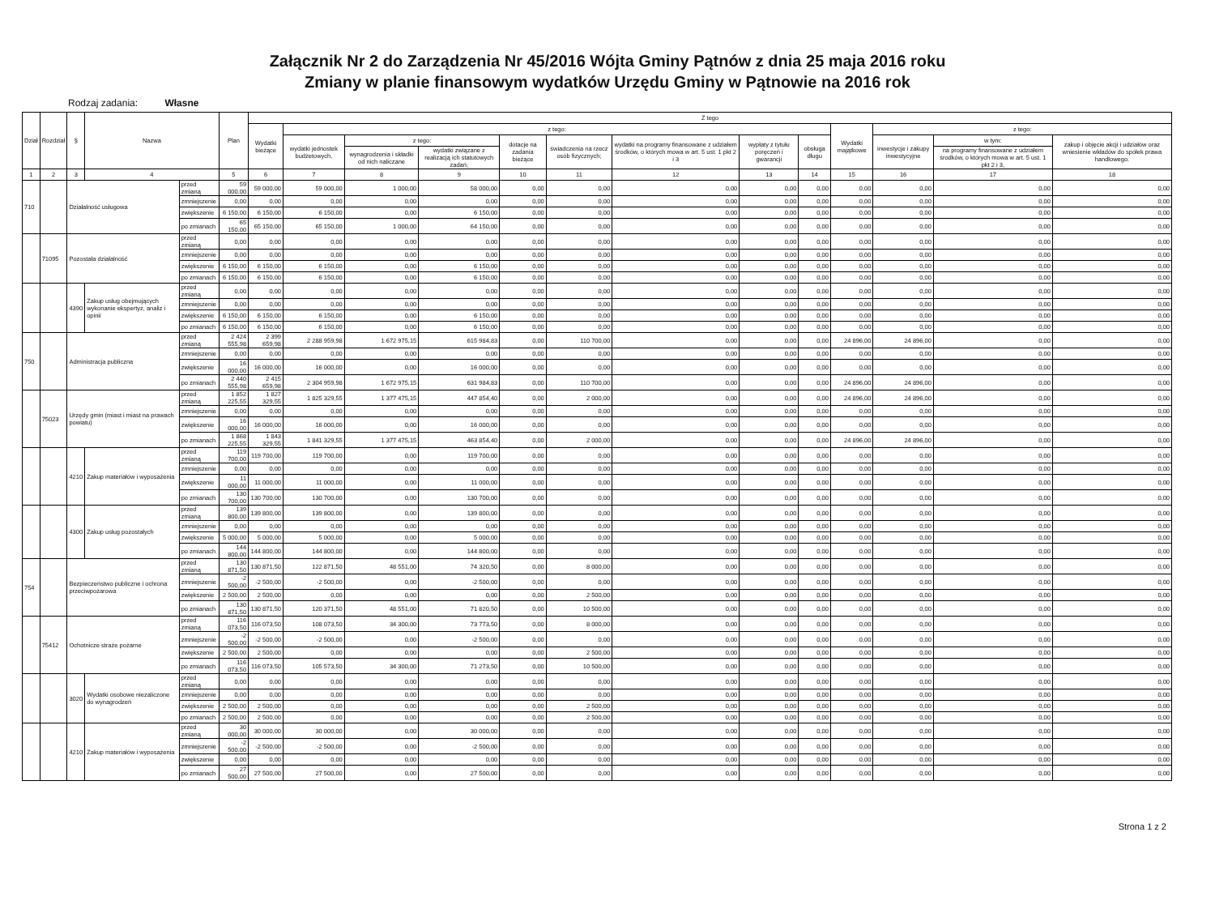Załącznik Nr 2 do Zarządzenia Nr 45/2016 Wójta Gminy Pątnów z dnia 25 maja 2016 roku
Zmiany w planie finansowym wydatków Urzędu Gminy w Pątnowie na 2016 rok
Rodzaj zadania: Własne
| Dział | Rozdział | § | Nazwa | | Plan | Z tego | | | | | | | | | | | | |
| --- | --- | --- | --- | --- | --- | --- | --- | --- | --- | --- | --- | --- | --- | --- | --- | --- | --- | --- |
| | | | | | | Wydatki bieżące | z tego: | | | | | | | | Wydatki majątkowe | z tego: | | |
| | | | | | | | wydatki jednostek budżetowych, | z tego: | | dotacje na zadania bieżące | świadczenia na rzecz osób fizycznych; | wydatki na programy finansowane z udziałem środków, o których mowa w art. 5 ust. 1 pkt 2 i 3 | wypłaty z tytułu poręczeń i gwarancji | obsługa długu | | inwestycje i zakupy inwestycyjne | w tym: | zakup i objęcie akcji i udziałów oraz wniesienie wkładów do spółek prawa handlowego. |
| | | | | | | | | wynagrodzenia i składki od nich naliczane | wydatki związane z realizacją ich statutowych zadań; | | | | | | | | na programy finansowane z udziałem środków, o których mowa w art. 5 ust. 1 pkt 2 i 3, | |
| 1 | 2 | 3 | 4 | | 5 | 6 | 7 | 8 | 9 | 10 | 11 | 12 | 13 | 14 | 15 | 16 | 17 | 18 |
| 710 | | Działalność usługowa | | przed zmianą | 59 000,00 | 59 000,00 | 59 000,00 | 1 000,00 | 58 000,00 | 0,00 | 0,00 | 0,00 | 0,00 | 0,00 | 0,00 | 0,00 | 0,00 | 0,00 |
| | | | | zmniejszenie | 0,00 | 0,00 | 0,00 | 0,00 | 0,00 | 0,00 | 0,00 | 0,00 | 0,00 | 0,00 | 0,00 | 0,00 | 0,00 | 0,00 |
| | | | | zwiększenie | 6 150,00 | 6 150,00 | 6 150,00 | 0,00 | 6 150,00 | 0,00 | 0,00 | 0,00 | 0,00 | 0,00 | 0,00 | 0,00 | 0,00 | 0,00 |
| | | | | po zmianach | 65 150,00 | 65 150,00 | 65 150,00 | 1 000,00 | 64 150,00 | 0,00 | 0,00 | 0,00 | 0,00 | 0,00 | 0,00 | 0,00 | 0,00 | 0,00 |
| | 71095 | Pozostała działalność | | przed zmianą | 0,00 | 0,00 | 0,00 | 0,00 | 0,00 | 0,00 | 0,00 | 0,00 | 0,00 | 0,00 | 0,00 | 0,00 | 0,00 | 0,00 |
| | | | | zmniejszenie | 0,00 | 0,00 | 0,00 | 0,00 | 0,00 | 0,00 | 0,00 | 0,00 | 0,00 | 0,00 | 0,00 | 0,00 | 0,00 | 0,00 |
| | | | | zwiększenie | 6 150,00 | 6 150,00 | 6 150,00 | 0,00 | 6 150,00 | 0,00 | 0,00 | 0,00 | 0,00 | 0,00 | 0,00 | 0,00 | 0,00 | 0,00 |
| | | | | po zmianach | 6 150,00 | 6 150,00 | 6 150,00 | 0,00 | 6 150,00 | 0,00 | 0,00 | 0,00 | 0,00 | 0,00 | 0,00 | 0,00 | 0,00 | 0,00 |
| | | 4390 | Zakup usług obejmujących wykonanie ekspertyz, analiz i opinii | przed zmianą | 0,00 | 0,00 | 0,00 | 0,00 | 0,00 | 0,00 | 0,00 | 0,00 | 0,00 | 0,00 | 0,00 | 0,00 | 0,00 | 0,00 |
| | | | | zmniejszenie | 0,00 | 0,00 | 0,00 | 0,00 | 0,00 | 0,00 | 0,00 | 0,00 | 0,00 | 0,00 | 0,00 | 0,00 | 0,00 | 0,00 |
| | | | | zwiększenie | 6 150,00 | 6 150,00 | 6 150,00 | 0,00 | 6 150,00 | 0,00 | 0,00 | 0,00 | 0,00 | 0,00 | 0,00 | 0,00 | 0,00 | 0,00 |
| | | | | po zmianach | 6 150,00 | 6 150,00 | 6 150,00 | 0,00 | 6 150,00 | 0,00 | 0,00 | 0,00 | 0,00 | 0,00 | 0,00 | 0,00 | 0,00 | 0,00 |
| 750 | | Administracja publiczna | | przed zmianą | 2 424 555,98 | 2 399 659,98 | 2 288 959,98 | 1 672 975,15 | 615 984,83 | 0,00 | 110 700,00 | 0,00 | 0,00 | 0,00 | 24 896,00 | 24 896,00 | 0,00 | 0,00 |
| | | | | zmniejszenie | 0,00 | 0,00 | 0,00 | 0,00 | 0,00 | 0,00 | 0,00 | 0,00 | 0,00 | 0,00 | 0,00 | 0,00 | 0,00 | 0,00 |
| | | | | zwiększenie | 16 000,00 | 16 000,00 | 16 000,00 | 0,00 | 16 000,00 | 0,00 | 0,00 | 0,00 | 0,00 | 0,00 | 0,00 | 0,00 | 0,00 | 0,00 |
| | | | | po zmianach | 2 440 555,98 | 2 415 659,98 | 2 304 959,98 | 1 672 975,15 | 631 984,83 | 0,00 | 110 700,00 | 0,00 | 0,00 | 0,00 | 24 896,00 | 24 896,00 | 0,00 | 0,00 |
| | 75023 | Urzędy gmin (miast i miast na prawach powiatu) | | przed zmianą | 1 852 225,55 | 1 827 329,55 | 1 825 329,55 | 1 377 475,15 | 447 854,40 | 0,00 | 2 000,00 | 0,00 | 0,00 | 0,00 | 24 896,00 | 24 896,00 | 0,00 | 0,00 |
| | | | | zmniejszenie | 0,00 | 0,00 | 0,00 | 0,00 | 0,00 | 0,00 | 0,00 | 0,00 | 0,00 | 0,00 | 0,00 | 0,00 | 0,00 | 0,00 |
| | | | | zwiększenie | 16 000,00 | 16 000,00 | 16 000,00 | 0,00 | 16 000,00 | 0,00 | 0,00 | 0,00 | 0,00 | 0,00 | 0,00 | 0,00 | 0,00 | 0,00 |
| | | | | po zmianach | 1 868 225,55 | 1 843 329,55 | 1 841 329,55 | 1 377 475,15 | 463 854,40 | 0,00 | 2 000,00 | 0,00 | 0,00 | 0,00 | 24 896,00 | 24 896,00 | 0,00 | 0,00 |
| | | 4210 | Zakup materiałów i wyposażenia | przed zmianą | 119 700,00 | 119 700,00 | 119 700,00 | 0,00 | 119 700,00 | 0,00 | 0,00 | 0,00 | 0,00 | 0,00 | 0,00 | 0,00 | 0,00 | 0,00 |
| | | | | zmniejszenie | 0,00 | 0,00 | 0,00 | 0,00 | 0,00 | 0,00 | 0,00 | 0,00 | 0,00 | 0,00 | 0,00 | 0,00 | 0,00 | 0,00 |
| | | | | zwiększenie | 11 000,00 | 11 000,00 | 11 000,00 | 0,00 | 11 000,00 | 0,00 | 0,00 | 0,00 | 0,00 | 0,00 | 0,00 | 0,00 | 0,00 | 0,00 |
| | | | | po zmianach | 130 700,00 | 130 700,00 | 130 700,00 | 0,00 | 130 700,00 | 0,00 | 0,00 | 0,00 | 0,00 | 0,00 | 0,00 | 0,00 | 0,00 | 0,00 |
| | | 4300 | Zakup usług pozostałych | przed zmianą | 139 800,00 | 139 800,00 | 139 800,00 | 0,00 | 139 800,00 | 0,00 | 0,00 | 0,00 | 0,00 | 0,00 | 0,00 | 0,00 | 0,00 | 0,00 |
| | | | | zmniejszenie | 0,00 | 0,00 | 0,00 | 0,00 | 0,00 | 0,00 | 0,00 | 0,00 | 0,00 | 0,00 | 0,00 | 0,00 | 0,00 | 0,00 |
| | | | | zwiększenie | 5 000,00 | 5 000,00 | 5 000,00 | 0,00 | 5 000,00 | 0,00 | 0,00 | 0,00 | 0,00 | 0,00 | 0,00 | 0,00 | 0,00 | 0,00 |
| | | | | po zmianach | 144 800,00 | 144 800,00 | 144 800,00 | 0,00 | 144 800,00 | 0,00 | 0,00 | 0,00 | 0,00 | 0,00 | 0,00 | 0,00 | 0,00 | 0,00 |
| 754 | | Bezpieczeństwo publiczne i ochrona przeciwpożarowa | | przed zmianą | 130 871,50 | 130 871,50 | 122 871,50 | 48 551,00 | 74 320,50 | 0,00 | 8 000,00 | 0,00 | 0,00 | 0,00 | 0,00 | 0,00 | 0,00 | 0,00 |
| | | | | zmniejszenie | -2 500,00 | -2 500,00 | -2 500,00 | 0,00 | -2 500,00 | 0,00 | 0,00 | 0,00 | 0,00 | 0,00 | 0,00 | 0,00 | 0,00 | 0,00 |
| | | | | zwiększenie | 2 500,00 | 2 500,00 | 0,00 | 0,00 | 0,00 | 0,00 | 2 500,00 | 0,00 | 0,00 | 0,00 | 0,00 | 0,00 | 0,00 | 0,00 |
| | | | | po zmianach | 130 871,50 | 130 871,50 | 120 371,50 | 48 551,00 | 71 820,50 | 0,00 | 10 500,00 | 0,00 | 0,00 | 0,00 | 0,00 | 0,00 | 0,00 | 0,00 |
| | 75412 | Ochotnicze straże pożarne | | przed zmianą | 116 073,50 | 116 073,50 | 108 073,50 | 34 300,00 | 73 773,50 | 0,00 | 8 000,00 | 0,00 | 0,00 | 0,00 | 0,00 | 0,00 | 0,00 | 0,00 |
| | | | | zmniejszenie | -2 500,00 | -2 500,00 | -2 500,00 | 0,00 | -2 500,00 | 0,00 | 0,00 | 0,00 | 0,00 | 0,00 | 0,00 | 0,00 | 0,00 | 0,00 |
| | | | | zwiększenie | 2 500,00 | 2 500,00 | 0,00 | 0,00 | 0,00 | 0,00 | 2 500,00 | 0,00 | 0,00 | 0,00 | 0,00 | 0,00 | 0,00 | 0,00 |
| | | | | po zmianach | 116 073,50 | 116 073,50 | 105 573,50 | 34 300,00 | 71 273,50 | 0,00 | 10 500,00 | 0,00 | 0,00 | 0,00 | 0,00 | 0,00 | 0,00 | 0,00 |
| | | 3020 | Wydatki osobowe niezaliczone do wynagrodzeń | przed zmianą | 0,00 | 0,00 | 0,00 | 0,00 | 0,00 | 0,00 | 0,00 | 0,00 | 0,00 | 0,00 | 0,00 | 0,00 | 0,00 | 0,00 |
| | | | | zmniejszenie | 0,00 | 0,00 | 0,00 | 0,00 | 0,00 | 0,00 | 0,00 | 0,00 | 0,00 | 0,00 | 0,00 | 0,00 | 0,00 | 0,00 |
| | | | | zwiększenie | 2 500,00 | 2 500,00 | 0,00 | 0,00 | 0,00 | 0,00 | 2 500,00 | 0,00 | 0,00 | 0,00 | 0,00 | 0,00 | 0,00 | 0,00 |
| | | | | po zmianach | 2 500,00 | 2 500,00 | 0,00 | 0,00 | 0,00 | 0,00 | 2 500,00 | 0,00 | 0,00 | 0,00 | 0,00 | 0,00 | 0,00 | 0,00 |
| | | 4210 | Zakup materiałów i wyposażenia | przed zmianą | 30 000,00 | 30 000,00 | 30 000,00 | 0,00 | 30 000,00 | 0,00 | 0,00 | 0,00 | 0,00 | 0,00 | 0,00 | 0,00 | 0,00 | 0,00 |
| | | | | zmniejszenie | -2 500,00 | -2 500,00 | -2 500,00 | 0,00 | -2 500,00 | 0,00 | 0,00 | 0,00 | 0,00 | 0,00 | 0,00 | 0,00 | 0,00 | 0,00 |
| | | | | zwiększenie | 0,00 | 0,00 | 0,00 | 0,00 | 0,00 | 0,00 | 0,00 | 0,00 | 0,00 | 0,00 | 0,00 | 0,00 | 0,00 | 0,00 |
| | | | | po zmianach | 27 500,00 | 27 500,00 | 27 500,00 | 0,00 | 27 500,00 | 0,00 | 0,00 | 0,00 | 0,00 | 0,00 | 0,00 | 0,00 | 0,00 | 0,00 |
Strona 1 z 2